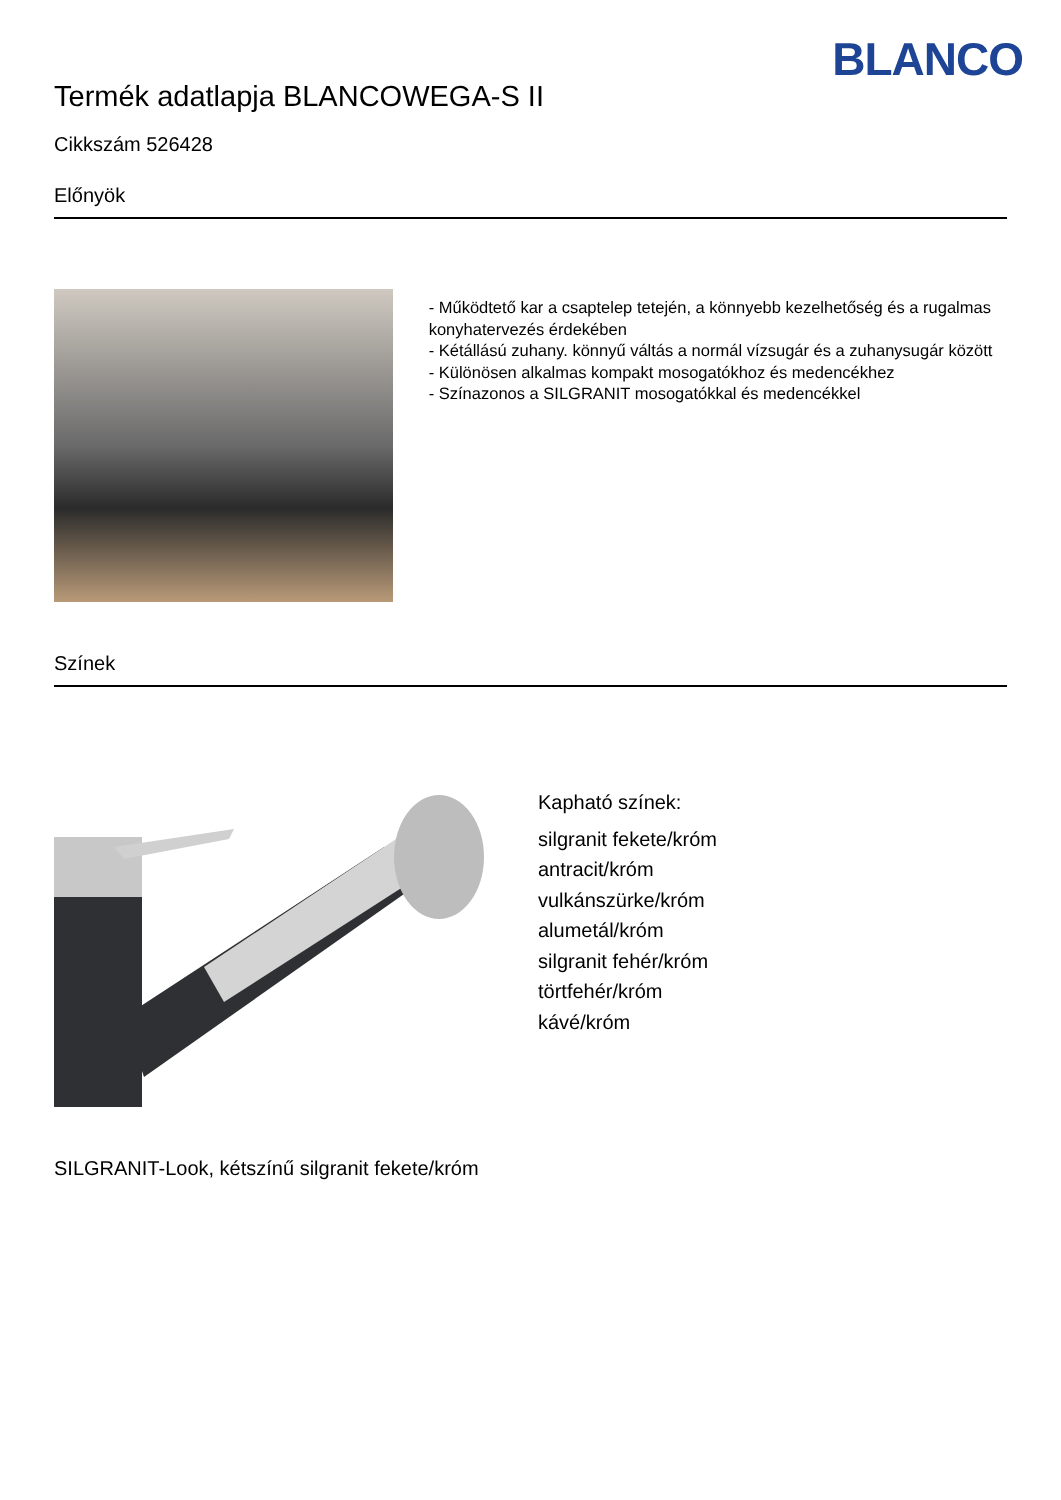BLANCO
Termék adatlapja BLANCOWEGA-S II
Cikkszám 526428
Előnyök
- Működtető kar a csaptelep tetején, a könnyebb kezelhetőség és a rugalmas konyhatervezés érdekében
- Kétállású zuhany. könnyű váltás a normál vízsugár és a zuhanysugár között
- Különösen alkalmas kompakt mosogatókhoz és medencékhez
- Színazonos a SILGRANIT mosogatókkal és medencékkel
Színek
Kapható színek:
silgranit fekete/króm
antracit/króm
vulkánszürke/króm
alumetál/króm
silgranit fehér/króm
törtfehér/króm
kávé/króm
SILGRANIT-Look, kétszínű silgranit fekete/króm